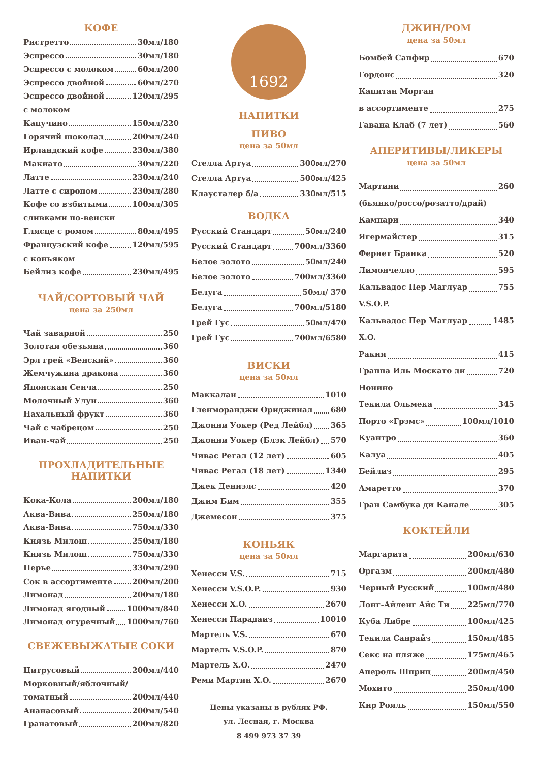КОФЕ
Ристретто 30мл/180
Эспрессо 30мл/180
Эспрессо с молоком 60мл/200
Эспрессо двойной 60мл/270
Эспрессо двойной 120мл/295
с молоком
Капучино 150мл/220
Горячий шоколад 200мл/240
Ирландский кофе 230мл/380
Макиато 30мл/220
Латте 230мл/240
Латте с сиропом 230мл/280
Кофе со взбитыми 100мл/305
сливками по-венски
Глясце с ромом 80мл/495
Французский кофе 120мл/595
с коньяком
Бейлиз кофе 230мл/495
ЧАЙ/СОРТОВЫЙ ЧАЙ
цена за 250мл
Чай заварной 250
Золотая обезьяна 360
Эрл грей «Венский» 360
Жемчужина дракона 360
Японская Сенча 250
Молочный Улун 360
Нахальный фрукт 360
Чай с чабрецом 250
Иван-чай 250
ПРОХЛАДИТЕЛЬНЫЕ
НАПИТКИ
Кока-Кола 200мл/180
Аква-Вива 250мл/180
Аква-Вива 750мл/330
Князь Милош 250мл/180
Князь Милош 750мл/330
Перье 330мл/290
Сок в ассортименте 200мл/200
Лимонад 200мл/180
Лимонад ягодный 1000мл/840
Лимонад огуречный 1000мл/760
СВЕЖЕВЫЖАТЫЕ СОКИ
Цитрусовый 200мл/440
Морковный/яблочный/
томатный 200мл/440
Ананасовый 200мл/540
Гранатовый 200мл/820
1692
НАПИТКИ
ПИВО
цена за 50мл
Стелла Артуа 300мл/270
Стелла Артуа 500мл/425
Клаусталер б/а 330мл/515
ВОДКА
Русский Стандарт 50мл/240
Русский Стандарт 700мл/3360
Белое золото 50мл/240
Белое золото 700мл/3360
Белуга 50мл/ 370
Белуга 700мл/5180
Грей Гус 50мл/470
Грей Гус 700мл/6580
ВИСКИ
цена за 50мл
Маккалан 1010
Гленморанджи Ориджинал 680
Джонни Уокер (Ред Лейбл) 365
Джонни Уокер (Блэк Лейбл) 570
Чивас Регал (12 лет) 605
Чивас Регал (18 лет) 1340
Джек Дениэлс 420
Джим Бим 355
Джемесон 375
КОНЬЯК
цена за 50мл
Хенесси V.S. 715
Хенесси V.S.O.P. 930
Хенесси X.O. 2670
Хенесси Парадаиз 10010
Мартель V.S. 670
Мартель V.S.O.P. 870
Мартель X.O. 2470
Реми Мартин X.O. 2670
Цены указаны в рублях РФ.
ул. Лесная, г. Москва
8 499 973 37 39
ДЖИН/РОМ
цена за 50мл
Бомбей Сапфир 670
Гордонс 320
Капитан Морган
в ассортименте 275
Гавана Клаб (7 лет) 560
АПЕРИТИВЫ/ЛИКЕРЫ
цена за 50мл
Мартини 260
(бьянко/россо/розатто/драй)
Кампари 340
Ягермайстер 315
Фернет Бранка 520
Лимончелло 595
Кальвадос Пер Маглуар 755
V.S.O.P.
Кальвадос Пер Маглуар 1485
X.O.
Ракия 415
Граппа Иль Москато ди 720
Нонино
Текила Ольмека 345
Порто «Грэмс» 100мл/1010
Куантро 360
Калуа 405
Бейлиз 295
Амаретто 370
Гран Самбука ди Канале 305
КОКТЕЙЛИ
Маргарита 200мл/630
Оргазм 200мл/480
Черный Русский 100мл/480
Лонг-Айленг Айс Ти 225мл/770
Куба Либре 100мл/425
Текила Санрайз 150мл/485
Секс на пляже 175мл/465
Апероль Шприц 200мл/450
Мохито 250мл/400
Кир Рояль 150мл/550